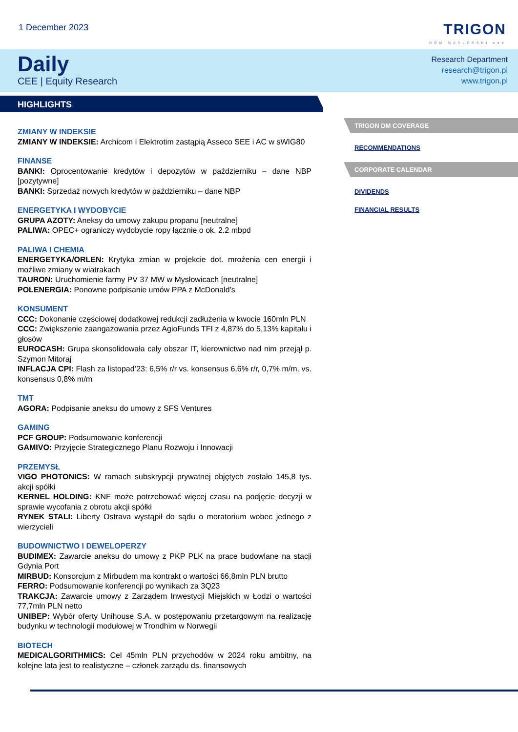1 December 2023
TRIGON
DOM MAKLERSKI ●●●
Daily
CEE | Equity Research
Research Department
research@trigon.pl
www.trigon.pl
HIGHLIGHTS
ZMIANY W INDEKSIE
ZMIANY W INDEKSIE: Archicom i Elektrotim zastąpią Asseco SEE i AC w sWIG80
FINANSE
BANKI: Oprocentowanie kredytów i depozytów w październiku – dane NBP [pozytywne]
BANKI: Sprzedaż nowych kredytów w październiku – dane NBP
ENERGETYKA I WYDOBYCIE
GRUPA AZOTY: Aneksy do umowy zakupu propanu [neutralne]
PALIWA: OPEC+ ograniczy wydobycie ropy łącznie o ok. 2.2 mbpd
PALIWA I CHEMIA
ENERGETYKA/ORLEN: Krytyka zmian w projekcie dot. mrożenia cen energii i możliwe zmiany w wiatrakach
TAURON: Uruchomienie farmy PV 37 MW w Mysłowicach [neutralne]
POLENERGIA: Ponowne podpisanie umów PPA z McDonald’s
KONSUMENT
CCC: Dokonanie częściowej dodatkowej redukcji zadłużenia w kwocie 160mln PLN
CCC: Zwiększenie zaangażowania przez AgioFunds TFI z 4,87% do 5,13% kapitału i głosów
EUROCASH: Grupa skonsolidowała cały obszar IT, kierownictwo nad nim przejął p. Szymon Mitoraj
INFLACJA CPI: Flash za listopad’23: 6,5% r/r vs. konsensus 6,6% r/r, 0,7% m/m. vs. konsensus 0,8% m/m
TMT
AGORA: Podpisanie aneksu do umowy z SFS Ventures
GAMING
PCF GROUP: Podsumowanie konferencji
GAMIVO: Przyjęcie Strategicznego Planu Rozwoju i Innowacji
PRZEMYSŁ
VIGO PHOTONICS: W ramach subskrypcji prywatnej objętych zostało 145,8 tys. akcji spółki
KERNEL HOLDING: KNF może potrzebować więcej czasu na podjęcie decyzji w sprawie wycofania z obrotu akcji spółki
RYNEK STALI: Liberty Ostrava wystąpił do sądu o moratorium wobec jednego z wierzycieli
BUDOWNICTWO I DEWELOPERZY
BUDIMEX: Zawarcie aneksu do umowy z PKP PLK na prace budowlane na stacji Gdynia Port
MIRBUD: Konsorcjum z Mirbudem ma kontrakt o wartości 66,8mln PLN brutto
FERRO: Podsumowanie konferencji po wynikach za 3Q23
TRAKCJA: Zawarcie umowy z Zarządem Inwestycji Miejskich w Łodzi o wartości 77,7mln PLN netto
UNIBEP: Wybór oferty Unihouse S.A. w postępowaniu przetargowym na realizację budynku w technologii modułowej w Trondhim w Norwegii
BIOTECH
MEDICALGORITHMICS: Cel 45mln PLN przychodów w 2024 roku ambitny, na kolejne lata jest to realistyczne – członek zarządu ds. finansowych
TRIGON DM COVERAGE
RECOMMENDATIONS
CORPORATE CALENDAR
DIVIDENDS
FINANCIAL RESULTS